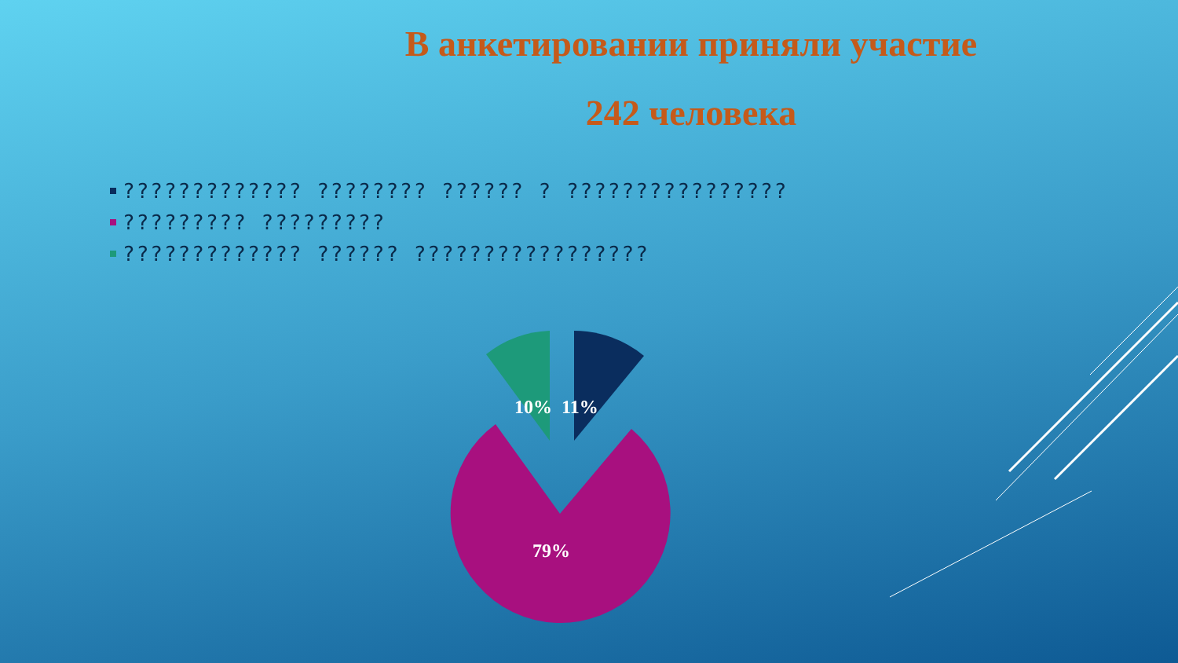В анкетировании приняли участие
242 человека
????????????? ???????? ?????? ? ????????????????
????????? ?????????
????????????? ?????? ?????????????????
10% 11%
79%